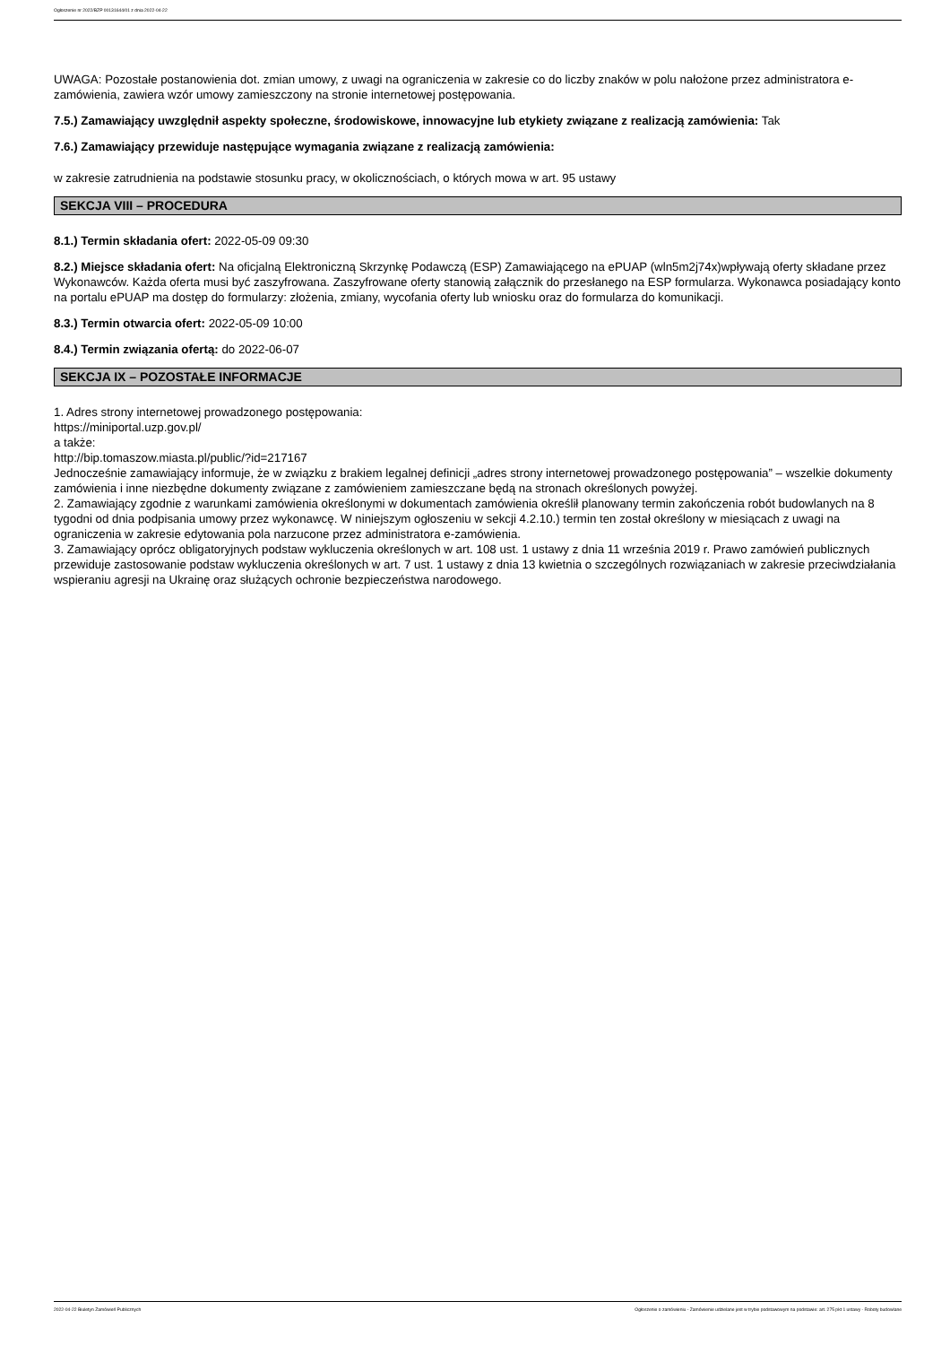Ogłoszenie nr 2022/BZP 00131644/01 z dnia 2022-04-22
UWAGA: Pozostałe postanowienia dot. zmian umowy, z uwagi na ograniczenia w zakresie co do liczby znaków w polu nałożone przez administratora e-zamówienia, zawiera wzór umowy zamieszczony na stronie internetowej postępowania.
7.5.) Zamawiający uwzględnił aspekty społeczne, środowiskowe, innowacyjne lub etykiety związane z realizacją zamówienia: Tak
7.6.) Zamawiający przewiduje następujące wymagania związane z realizacją zamówienia:
w zakresie zatrudnienia na podstawie stosunku pracy, w okolicznościach, o których mowa w art. 95 ustawy
SEKCJA VIII – PROCEDURA
8.1.) Termin składania ofert: 2022-05-09 09:30
8.2.) Miejsce składania ofert: Na oficjalną Elektroniczną Skrzynkę Podawczą (ESP) Zamawiającego na ePUAP (wln5m2j74x)wpływają oferty składane przez Wykonawców. Każda oferta musi być zaszyfrowana. Zaszyfrowane oferty stanowią załącznik do przesłanego na ESP formularza. Wykonawca posiadający konto na portalu ePUAP ma dostęp do formularzy: złożenia, zmiany, wycofania oferty lub wniosku oraz do formularza do komunikacji.
8.3.) Termin otwarcia ofert: 2022-05-09 10:00
8.4.) Termin związania ofertą: do 2022-06-07
SEKCJA IX – POZOSTAŁE INFORMACJE
1. Adres strony internetowej prowadzonego postępowania:
https://miniportal.uzp.gov.pl/
a także:
http://bip.tomaszow.miasta.pl/public/?id=217167
Jednocześnie zamawiający informuje, że w związku z brakiem legalnej definicji „adres strony internetowej prowadzonego postępowania” – wszelkie dokumenty zamówienia i inne niezbędne dokumenty związane z zamówieniem zamieszczane będą na stronach określonych powyżej.
2. Zamawiający zgodnie z warunkami zamówienia określonymi w dokumentach zamówienia określił planowany termin zakończenia robót budowlanych na 8 tygodni od dnia podpisania umowy przez wykonawcę. W niniejszym ogłoszeniu w sekcji 4.2.10.) termin ten został określony w miesiącach z uwagi na ograniczenia w zakresie edytowania pola narzucone przez administratora e-zamówienia.
3. Zamawiający oprócz obligatoryjnych podstaw wykluczenia określonych w art. 108 ust. 1 ustawy z dnia 11 września 2019 r. Prawo zamówień publicznych przewiduje zastosowanie podstaw wykluczenia określonych w art. 7 ust. 1 ustawy z dnia 13 kwietnia o szczególnych rozwiązaniach w zakresie przeciwdziałania wspieraniu agresji na Ukrainę oraz służących ochronie bezpieczeństwa narodowego.
2022-04-22 Biuletyn Zamówień Publicznych Ogłoszenie o zamówieniu - Zamówienie udzielane jest w trybie podstawowym na podstawie: art. 275 pkt 1 ustawy - Roboty budowlane